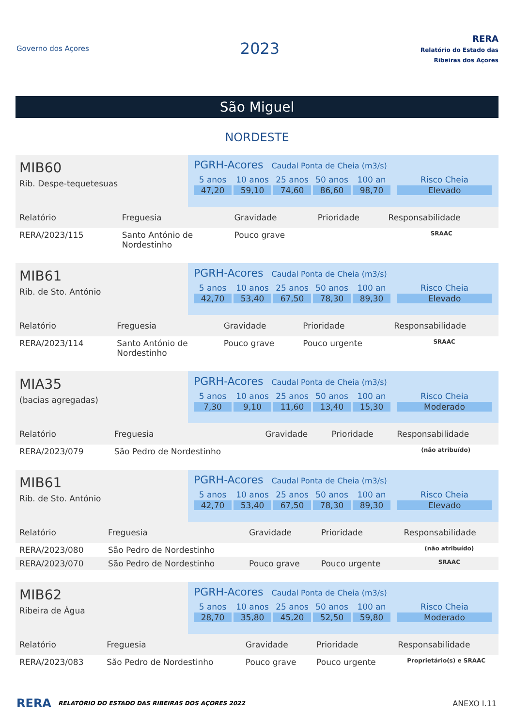Governo dos Açores
2023
RERA
Relatório do Estado das Ribeiras dos Açores
São Miguel
NORDESTE
MIB60
Rib. Despe-tequetesuas
PGRH-Acores Caudal Ponta de Cheia (m3/s)
5 anos
47,20
10 anos
59,10
25 anos
74,60
50 anos
86,60
100 an
98,70
Risco Cheia
Elevado
| Relatório | Freguesia | Gravidade | Prioridade | Responsabilidade |
| --- | --- | --- | --- | --- |
| RERA/2023/115 | Santo António de Nordestinho | Pouco grave | | SRAAC |
MIB61
Rib. de Sto. António
PGRH-Acores Caudal Ponta de Cheia (m3/s)
5 anos
42,70
10 anos
53,40
25 anos
67,50
50 anos
78,30
100 an
89,30
Risco Cheia
Elevado
| Relatório | Freguesia | Gravidade | Prioridade | Responsabilidade |
| --- | --- | --- | --- | --- |
| RERA/2023/114 | Santo António de Nordestinho | Pouco grave | Pouco urgente | SRAAC |
MIA35
(bacias agregadas)
PGRH-Acores Caudal Ponta de Cheia (m3/s)
5 anos
7,30
10 anos
9,10
25 anos
11,60
50 anos
13,40
100 an
15,30
Risco Cheia
Moderado
| Relatório | Freguesia | Gravidade | Prioridade | Responsabilidade |
| --- | --- | --- | --- | --- |
| RERA/2023/079 | São Pedro de Nordestinho | | | (não atribuído) |
MIB61
Rib. de Sto. António
PGRH-Acores Caudal Ponta de Cheia (m3/s)
5 anos
42,70
10 anos
53,40
25 anos
67,50
50 anos
78,30
100 an
89,30
Risco Cheia
Elevado
| Relatório | Freguesia | Gravidade | Prioridade | Responsabilidade |
| --- | --- | --- | --- | --- |
| RERA/2023/080 | São Pedro de Nordestinho | | | (não atribuído) |
| RERA/2023/070 | São Pedro de Nordestinho | Pouco grave | Pouco urgente | SRAAC |
MIB62
Ribeira de Água
PGRH-Acores Caudal Ponta de Cheia (m3/s)
5 anos
28,70
10 anos
35,80
25 anos
45,20
50 anos
52,50
100 an
59,80
Risco Cheia
Moderado
| Relatório | Freguesia | Gravidade | Prioridade | Responsabilidade |
| --- | --- | --- | --- | --- |
| RERA/2023/083 | São Pedro de Nordestinho | Pouco grave | Pouco urgente | Proprietário(s) e SRAAC |
RERA RELATÓRIO DO ESTADO DAS RIBEIRAS DOS AÇORES 2022 ANEXO I.11